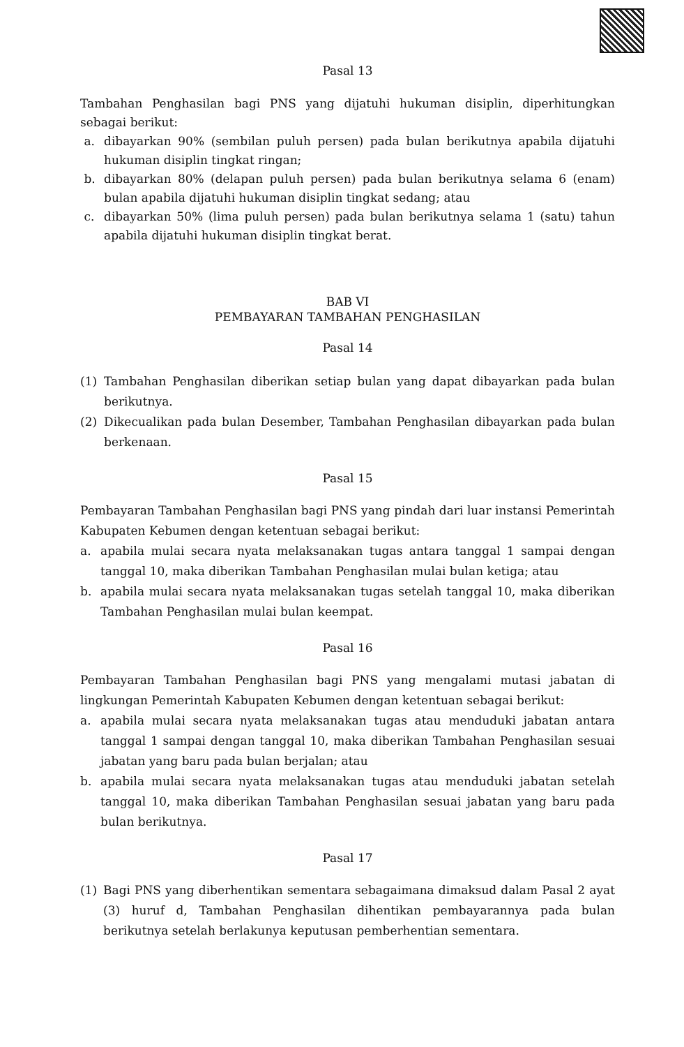Pasal 13
Tambahan Penghasilan bagi PNS yang dijatuhi hukuman disiplin, diperhitungkan sebagai berikut:
a. dibayarkan 90% (sembilan puluh persen) pada bulan berikutnya apabila dijatuhi hukuman disiplin tingkat ringan;
b. dibayarkan 80% (delapan puluh persen) pada bulan berikutnya selama 6 (enam) bulan apabila dijatuhi hukuman disiplin tingkat sedang; atau
c. dibayarkan 50% (lima puluh persen) pada bulan berikutnya selama 1 (satu) tahun apabila dijatuhi hukuman disiplin tingkat berat.
BAB VI
PEMBAYARAN TAMBAHAN PENGHASILAN
Pasal 14
(1) Tambahan Penghasilan diberikan setiap bulan yang dapat dibayarkan pada bulan berikutnya.
(2) Dikecualikan pada bulan Desember, Tambahan Penghasilan dibayarkan pada bulan berkenaan.
Pasal 15
Pembayaran Tambahan Penghasilan bagi PNS yang pindah dari luar instansi Pemerintah Kabupaten Kebumen dengan ketentuan sebagai berikut:
a. apabila mulai secara nyata melaksanakan tugas antara tanggal 1 sampai dengan tanggal 10, maka diberikan Tambahan Penghasilan mulai bulan ketiga; atau
b. apabila mulai secara nyata melaksanakan tugas setelah tanggal 10, maka diberikan Tambahan Penghasilan mulai bulan keempat.
Pasal 16
Pembayaran Tambahan Penghasilan bagi PNS yang mengalami mutasi jabatan di lingkungan Pemerintah Kabupaten Kebumen dengan ketentuan sebagai berikut:
a. apabila mulai secara nyata melaksanakan tugas atau menduduki jabatan antara tanggal 1 sampai dengan tanggal 10, maka diberikan Tambahan Penghasilan sesuai jabatan yang baru pada bulan berjalan; atau
b. apabila mulai secara nyata melaksanakan tugas atau menduduki jabatan setelah tanggal 10, maka diberikan Tambahan Penghasilan sesuai jabatan yang baru pada bulan berikutnya.
Pasal 17
(1) Bagi PNS yang diberhentikan sementara sebagaimana dimaksud dalam Pasal 2 ayat (3) huruf d, Tambahan Penghasilan dihentikan pembayarannya pada bulan berikutnya setelah berlakunya keputusan pemberhentian sementara.